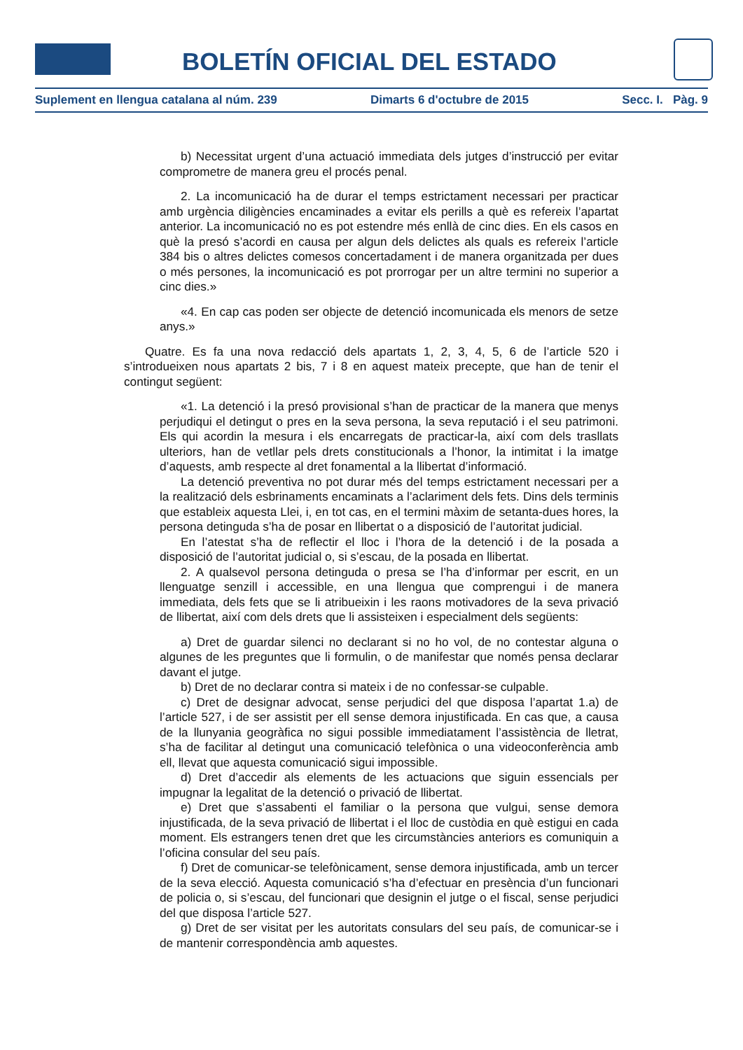BOLETÍN OFICIAL DEL ESTADO
Suplement en llengua catalana al núm. 239 Dimarts 6 d'octubre de 2015 Secc. I. Pàg. 9
b) Necessitat urgent d’una actuació immediata dels jutges d’instrucció per evitar comprometre de manera greu el procés penal.
2. La incomunicació ha de durar el temps estrictament necessari per practicar amb urgència diligències encaminades a evitar els perills a què es refereix l’apartat anterior. La incomunicació no es pot estendre més enllà de cinc dies. En els casos en què la presó s’acordi en causa per algun dels delictes als quals es refereix l’article 384 bis o altres delictes comesos concertadament i de manera organitzada per dues o més persones, la incomunicació es pot prorrogar per un altre termini no superior a cinc dies.»
«4. En cap cas poden ser objecte de detenció incomunicada els menors de setze anys.»
Quatre. Es fa una nova redacció dels apartats 1, 2, 3, 4, 5, 6 de l’article 520 i s’introdueixen nous apartats 2 bis, 7 i 8 en aquest mateix precepte, que han de tenir el contingut següent:
«1. La detenció i la presó provisional s’han de practicar de la manera que menys perjudiqui el detingut o pres en la seva persona, la seva reputació i el seu patrimoni. Els qui acordin la mesura i els encarregats de practicar-la, així com dels trasllats ulteriors, han de vetllar pels drets constitucionals a l’honor, la intimitat i la imatge d’aquests, amb respecte al dret fonamental a la llibertat d’informació.
La detenció preventiva no pot durar més del temps estrictament necessari per a la realització dels esbrinaments encaminats a l’aclariment dels fets. Dins dels terminis que estableix aquesta Llei, i, en tot cas, en el termini màxim de setanta-dues hores, la persona detinguda s’ha de posar en llibertat o a disposició de l’autoritat judicial.
En l’atestat s’ha de reflectir el lloc i l’hora de la detenció i de la posada a disposició de l’autoritat judicial o, si s’escau, de la posada en llibertat.
2. A qualsevol persona detinguda o presa se l’ha d’informar per escrit, en un llenguatge senzill i accessible, en una llengua que comprengui i de manera immediata, dels fets que se li atribueixin i les raons motivadores de la seva privació de llibertat, així com dels drets que li assisteixen i especialment dels següents:
a) Dret de guardar silenci no declarant si no ho vol, de no contestar alguna o algunes de les preguntes que li formulin, o de manifestar que només pensa declarar davant el jutge.
b) Dret de no declarar contra si mateix i de no confessar-se culpable.
c) Dret de designar advocat, sense perjudici del que disposa l’apartat 1.a) de l’article 527, i de ser assistit per ell sense demora injustificada. En cas que, a causa de la llunyania geogràfica no sigui possible immediatament l’assistència de lletrat, s’ha de facilitar al detingut una comunicació telefònica o una videoconferència amb ell, llevat que aquesta comunicació sigui impossible.
d) Dret d’accedir als elements de les actuacions que siguin essencials per impugnar la legalitat de la detenció o privació de llibertat.
e) Dret que s’assabenti el familiar o la persona que vulgui, sense demora injustificada, de la seva privació de llibertat i el lloc de custòdia en què estigui en cada moment. Els estrangers tenen dret que les circumstàncies anteriors es comuniquin a l’oficina consular del seu país.
f) Dret de comunicar-se telefònicament, sense demora injustificada, amb un tercer de la seva elecció. Aquesta comunicació s’ha d’efectuar en presència d’un funcionari de policia o, si s’escau, del funcionari que designin el jutge o el fiscal, sense perjudici del que disposa l’article 527.
g) Dret de ser visitat per les autoritats consulars del seu país, de comunicar-se i de mantenir correspondència amb aquestes.